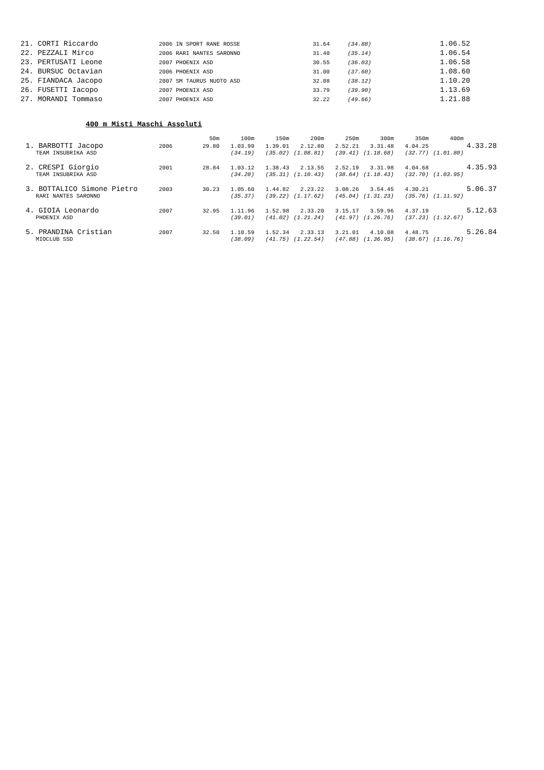| 21. CORTI Riccardo | 2006 IN SPORT RANE ROSSE | 31.64 | (34.88) | 1.06.52 |
| 22. PEZZALI Mirco | 2006 RARI NANTES SARONNO | 31.40 | (35.14) | 1.06.54 |
| 23. PERTUSATI Leone | 2007 PHOENIX ASD | 30.55 | (36.03) | 1.06.58 |
| 24. BURSUC Octavian | 2006 PHOENIX ASD | 31.00 | (37.60) | 1.08.60 |
| 25. FIANDACA Jacopo | 2007 SM TAURUS NUOTO ASD | 32.08 | (38.12) | 1.10.20 |
| 26. FUSETTI Iacopo | 2007 PHOENIX ASD | 33.79 | (39.90) | 1.13.69 |
| 27. MORANDI Tommaso | 2007 PHOENIX ASD | 32.22 | (49.66) | 1.21.88 |
400 m Misti Maschi Assoluti
| | | 50m | 100m | 150m | 200m | 250m | 300m | 350m | 400m | |
| 1. BARBOTTI Jacopo | 2006 | 29.80 | 1.03.99 | 1.39.01 | 2.12.80 | 2.52.21 | 3.31.48 | 4.04.25 | | 4.33.28 |
| TEAM INSUBRIKA ASD | | | (34.19) | (35.02) | (1.08.81) | (39.41) | (1.18.68) | (32.77) | (1.01.80) | |
| 2. CRESPI Giorgio | 2001 | 28.84 | 1.03.12 | 1.38.43 | 2.13.55 | 2.52.19 | 3.31.98 | 4.04.68 | | 4.35.93 |
| TEAM INSUBRIKA ASD | | | (34.28) | (35.31) | (1.10.43) | (38.64) | (1.18.43) | (32.70) | (1.03.95) | |
| 3. BOTTALICO Simone Pietro | 2003 | 30.23 | 1.05.60 | 1.44.82 | 2.23.22 | 3.08.26 | 3.54.45 | 4.30.21 | | 5.06.37 |
| RARI NANTES SARONNO | | | (35.37) | (39.22) | (1.17.62) | (45.04) | (1.31.23) | (35.76) | (1.11.92) | |
| 4. GIOIA Leonardo | 2007 | 32.95 | 1.11.96 | 1.52.98 | 2.33.20 | 3.15.17 | 3.59.96 | 4.37.19 | | 5.12.63 |
| PHOENIX ASD | | | (39.01) | (41.02) | (1.21.24) | (41.97) | (1.26.76) | (37.23) | (1.12.67) | |
| 5. PRANDINA Cristian | 2007 | 32.50 | 1.10.59 | 1.52.34 | 2.33.13 | 3.21.01 | 4.10.08 | 4.48.75 | | 5.26.84 |
| MIOCLUB SSD | | | (38.09) | (41.75) | (1.22.54) | (47.88) | (1.36.95) | (38.67) | (1.16.76) | |